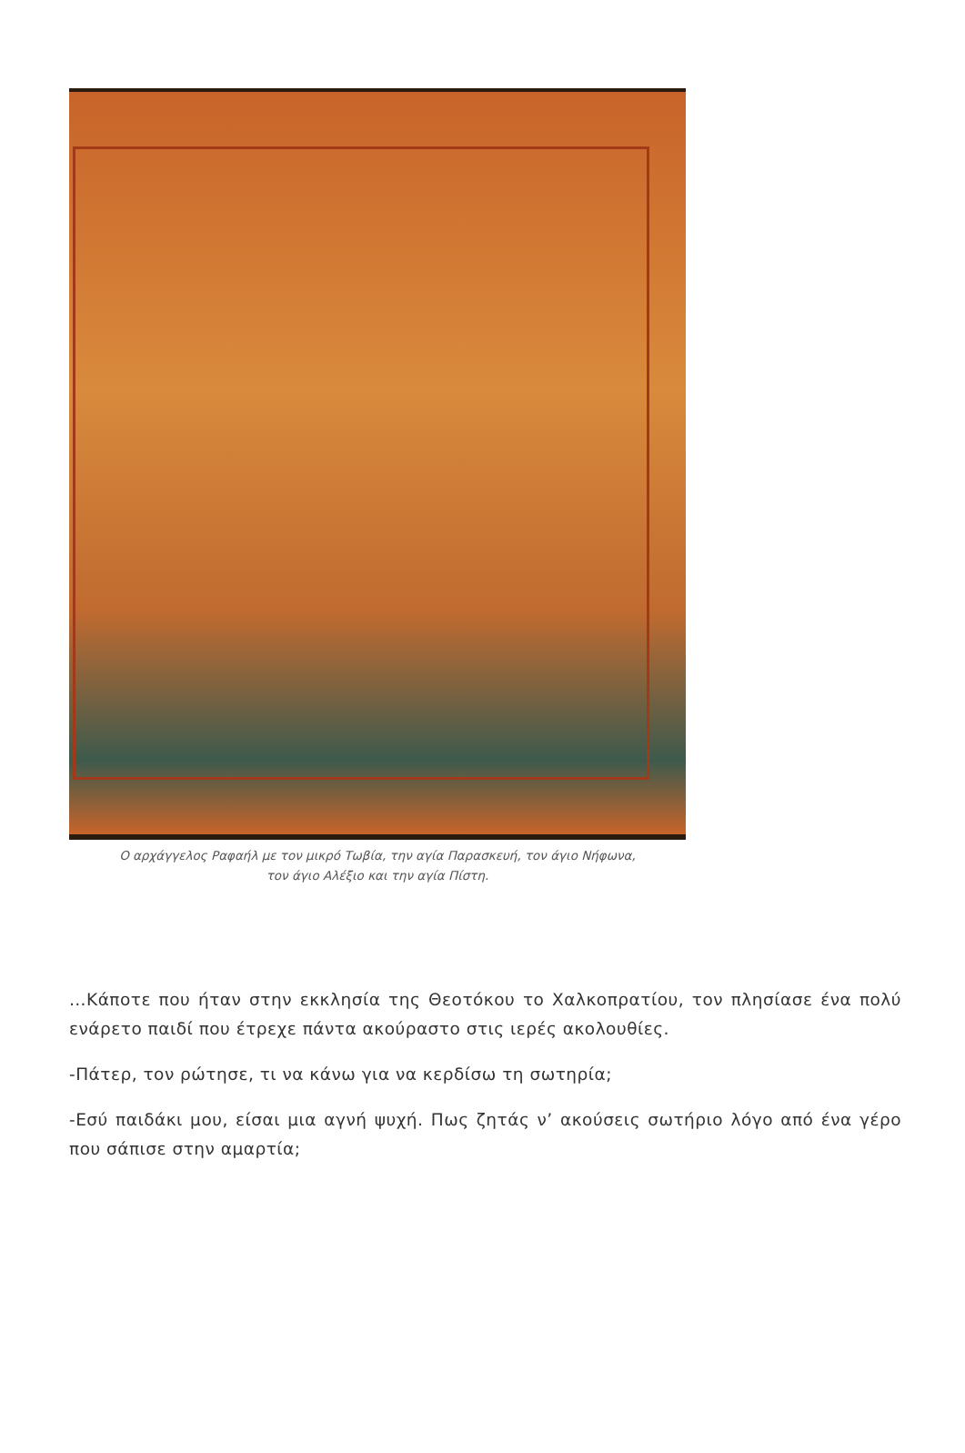Ο αρχάγγελος Ραφαήλ με τον μικρό Τωβία, την αγία Παρασκευή, τον άγιο Νήφωνα,
τον άγιο Αλέξιο και την αγία Πίστη.
…Κάποτε που ήταν στην εκκλησία της Θεοτόκου το Χαλκοπρατίου, τον πλησίασε ένα πολύ ενάρετο παιδί που έτρεχε πάντα ακούραστο στις ιερές ακολουθίες.
-Πάτερ, τον ρώτησε, τι να κάνω για να κερδίσω τη σωτηρία;
-Εσύ παιδάκι μου, είσαι μια αγνή ψυχή. Πως ζητάς ν’ ακούσεις σωτήριο λόγο από ένα γέρο που σάπισε στην αμαρτία;